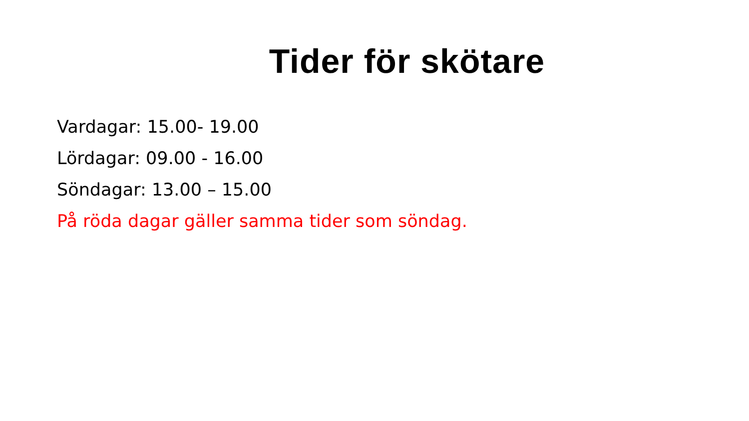Tider för skötare
Vardagar: 15.00- 19.00
Lördagar: 09.00 - 16.00
Söndagar: 13.00 – 15.00
På röda dagar gäller samma tider som söndag.